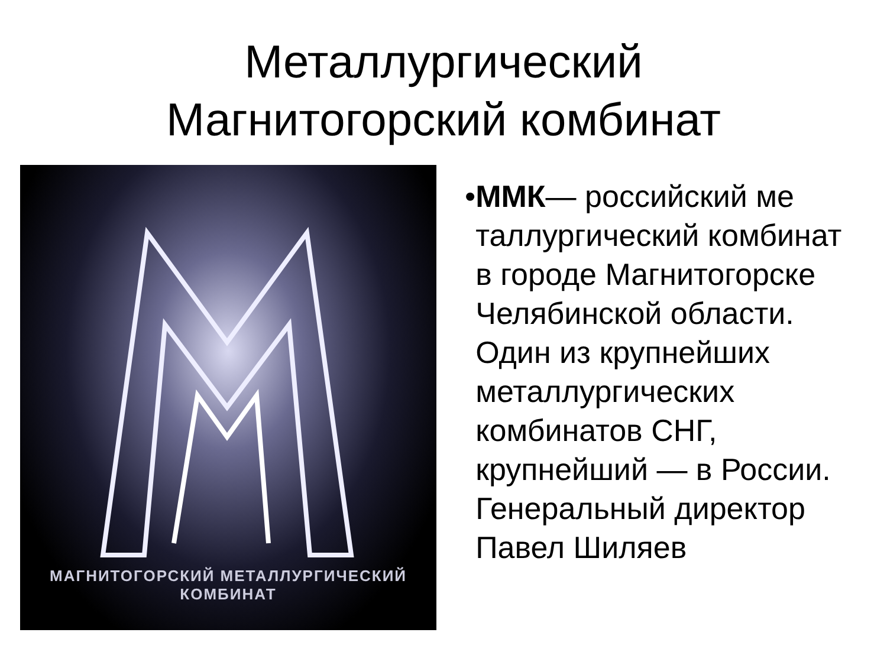Металлургический
Магнитогорский комбинат
МАГНИТОГОРСКИЙ МЕТАЛЛУРГИЧЕСКИЙ КОМБИНАТ
• ММК— российский ме таллургический комбинат в городе Магнитогорске Челябинской области. Один из крупнейших металлургических комбинатов СНГ, крупнейший — в России. Генеральный директор Павел Шиляев